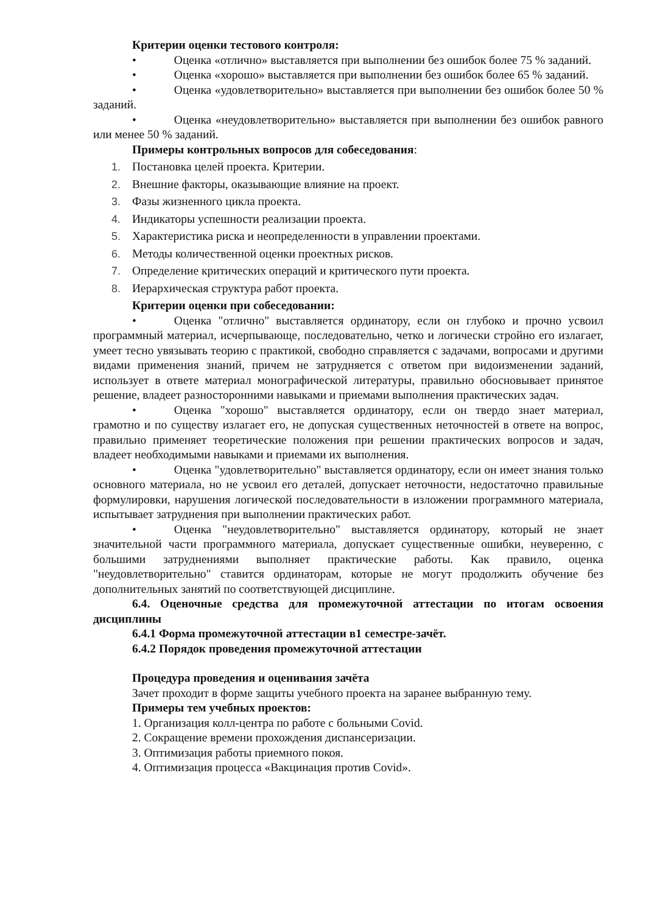Критерии оценки тестового контроля:
• Оценка «отлично» выставляется при выполнении без ошибок более 75 % заданий.
• Оценка «хорошо» выставляется при выполнении без ошибок более 65 % заданий.
• Оценка «удовлетворительно» выставляется при выполнении без ошибок более 50 % заданий.
• Оценка «неудовлетворительно» выставляется при выполнении без ошибок равного или менее 50 % заданий.
Примеры контрольных вопросов для собеседования:
1. Постановка целей проекта. Критерии.
2. Внешние факторы, оказывающие влияние на проект.
3. Фазы жизненного цикла проекта.
4. Индикаторы успешности реализации проекта.
5. Характеристика риска и неопределенности в управлении проектами.
6. Методы количественной оценки проектных рисков.
7. Определение критических операций и критического пути проекта.
8. Иерархическая структура работ проекта.
Критерии оценки при собеседовании:
• Оценка "отлично" выставляется ординатору, если он глубоко и прочно усвоил программный материал, исчерпывающе, последовательно, четко и логически стройно его излагает, умеет тесно увязывать теорию с практикой, свободно справляется с задачами, вопросами и другими видами применения знаний, причем не затрудняется с ответом при видоизменении заданий, использует в ответе материал монографической литературы, правильно обосновывает принятое решение, владеет разносторонними навыками и приемами выполнения практических задач.
• Оценка "хорошо" выставляется ординатору, если он твердо знает материал, грамотно и по существу излагает его, не допуская существенных неточностей в ответе на вопрос, правильно применяет теоретические положения при решении практических вопросов и задач, владеет необходимыми навыками и приемами их выполнения.
• Оценка "удовлетворительно" выставляется ординатору, если он имеет знания только основного материала, но не усвоил его деталей, допускает неточности, недостаточно правильные формулировки, нарушения логической последовательности в изложении программного материала, испытывает затруднения при выполнении практических работ.
• Оценка "неудовлетворительно" выставляется ординатору, который не знает значительной части программного материала, допускает существенные ошибки, неуверенно, с большими затруднениями выполняет практические работы. Как правило, оценка "неудовлетворительно" ставится ординаторам, которые не могут продолжить обучение без дополнительных занятий по соответствующей дисциплине.
6.4. Оценочные средства для промежуточной аттестации по итогам освоения дисциплины
6.4.1 Форма промежуточной аттестации в1 семестре-зачёт.
6.4.2 Порядок проведения промежуточной аттестации
Процедура проведения и оценивания зачёта
Зачет проходит в форме защиты учебного проекта на заранее выбранную тему.
Примеры тем учебных проектов:
1. Организация колл-центра по работе с больными Covid.
2. Сокращение времени прохождения диспансеризации.
3. Оптимизация работы приемного покоя.
4. Оптимизация процесса «Вакцинация против Covid».